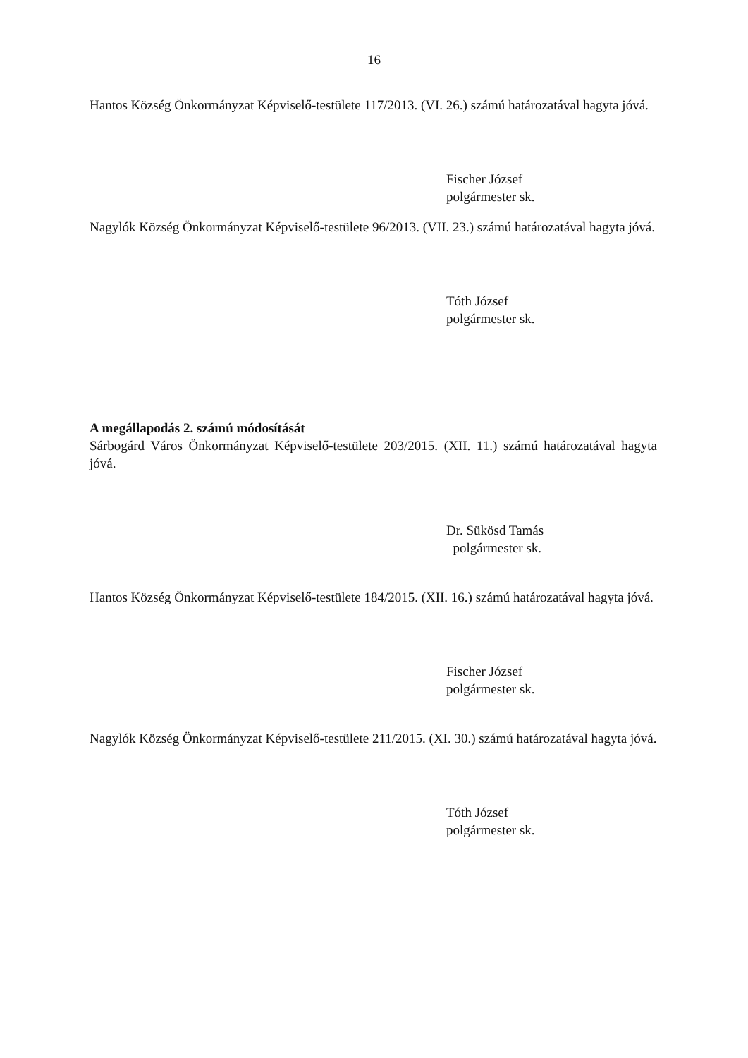16
Hantos Község Önkormányzat Képviselő-testülete 117/2013. (VI. 26.) számú határozatával hagyta jóvá.
Fischer József
polgármester sk.
Nagylók Község Önkormányzat Képviselő-testülete 96/2013. (VII. 23.) számú határozatával hagyta jóvá.
Tóth József
polgármester sk.
A megállapodás 2. számú módosítását
Sárbogárd Város Önkormányzat Képviselő-testülete 203/2015. (XII. 11.) számú határozatával hagyta jóvá.
Dr. Sükösd Tamás
polgármester sk.
Hantos Község Önkormányzat Képviselő-testülete 184/2015. (XII. 16.) számú határozatával hagyta jóvá.
Fischer József
polgármester sk.
Nagylók Község Önkormányzat Képviselő-testülete 211/2015. (XI. 30.) számú határozatával hagyta jóvá.
Tóth József
polgármester sk.